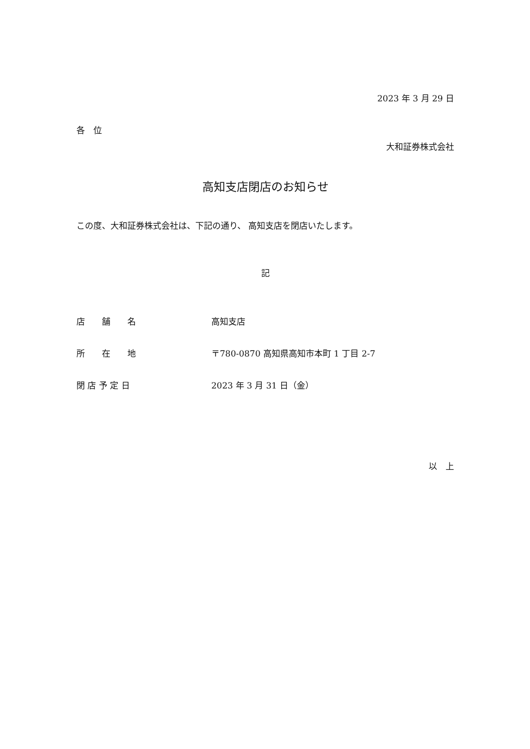2023 年 3 月 29 日
各　位
大和証券株式会社
高知支店閉店のお知らせ
この度、大和証券株式会社は、下記の通り、 高知支店を閉店いたします。
記
店　　舗　　名 高知支店
所　　在　　地 〒780-0870 高知県高知市本町 1 丁目 2-7
閉 店 予 定 日 2023 年 3 月 31 日（金）
以　上